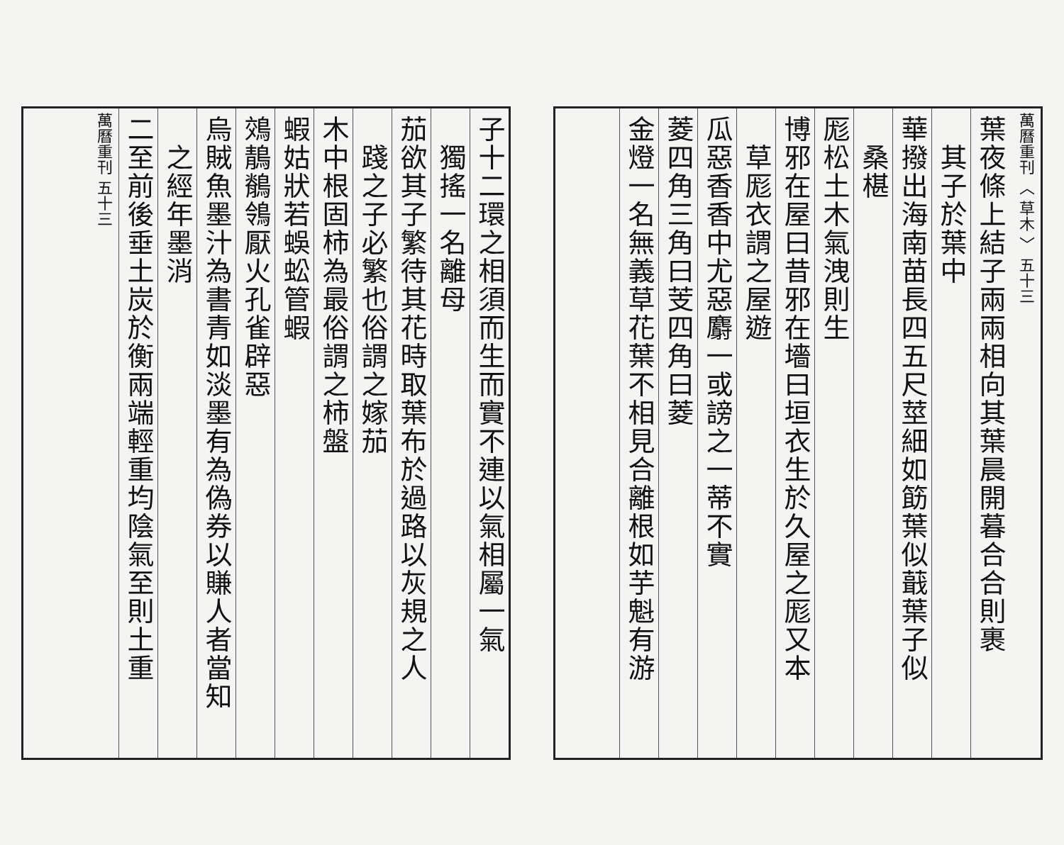萬曆重刊 〈 草木 〉 五十三
葉夜條上結子兩兩相向其葉晨開暮合合則裹
　其子於葉中
華撥出海南苗長四五尺莖細如筯葉似蕺葉子似
　桑椹
厖松土木氣洩則生
博邪在屋曰昔邪在墻曰垣衣生於久屋之厖又本
　草厖衣謂之屋遊
瓜惡香香中尤惡麝一或謗之一蒂不實
菱四角三角曰芰四角曰菱
金燈一名無義草花葉不相見合離根如芋魁有游
子十二環之相須而生而實不連以氣相屬一氣
　獨搖一名離母
茄欲其子繁待其花時取葉布於過路以灰規之人
　踐之子必繁也俗謂之嫁茄
木中根固柿為最俗謂之柿盤
蝦姑狀若蜈蚣管蝦
鵁鶄鶺鴒厭火孔雀辟惡
烏賊魚墨汁為書青如淡墨有為偽券以賺人者當知
　之經年墨消
二至前後垂土炭於衡兩端輕重均陰氣至則土重
萬曆重刊 五十三